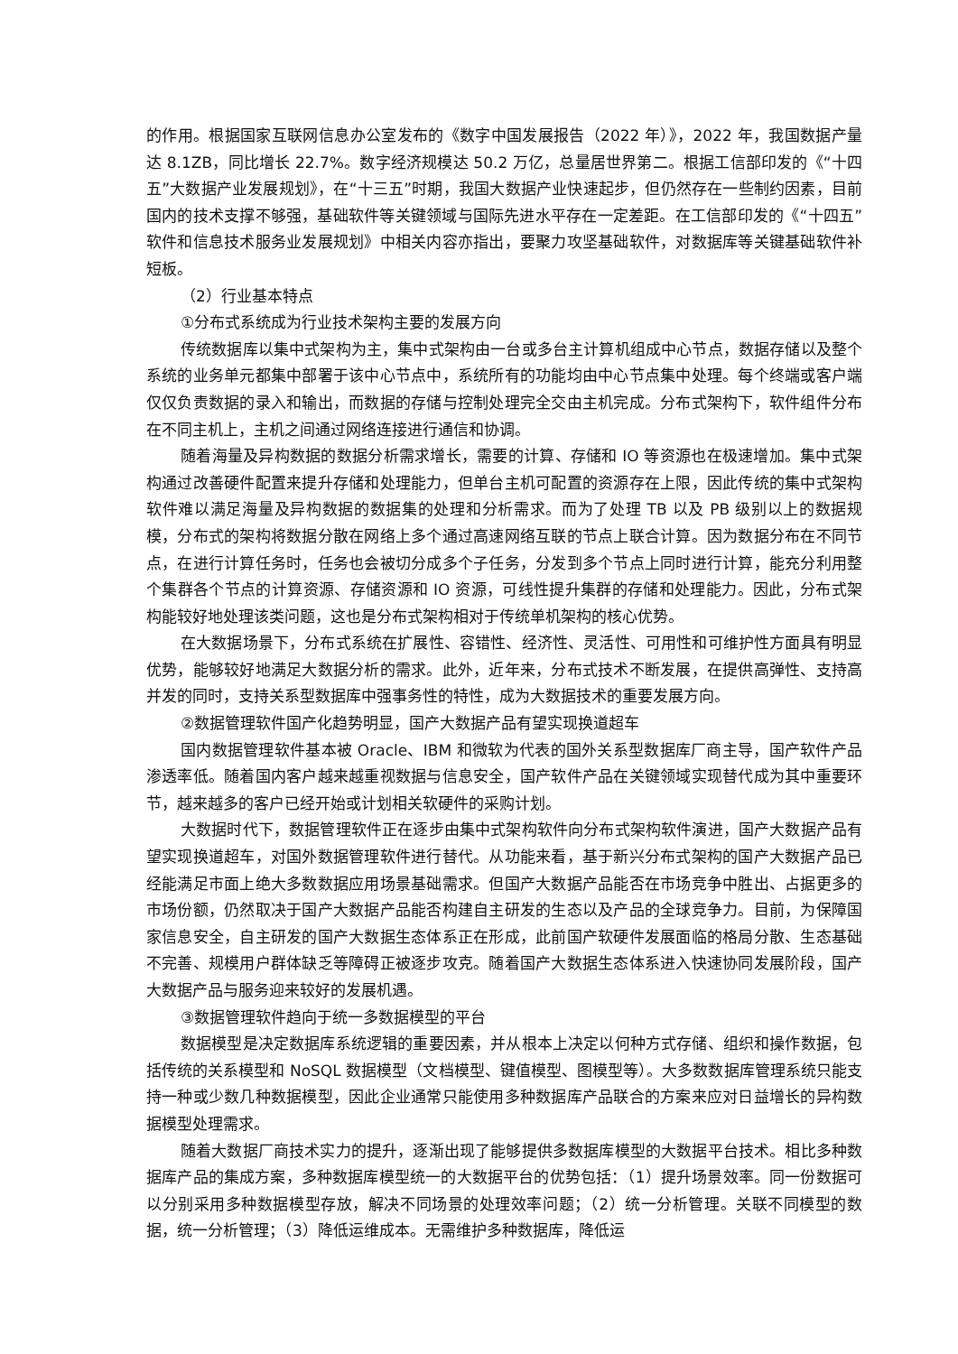的作用。根据国家互联网信息办公室发布的《数字中国发展报告（2022 年）》，2022 年，我国数据产量达 8.1ZB，同比增长 22.7%。数字经济规模达 50.2 万亿，总量居世界第二。根据工信部印发的《“十四五”大数据产业发展规划》，在“十三五”时期，我国大数据产业快速起步，但仍然存在一些制约因素，目前国内的技术支撑不够强，基础软件等关键领域与国际先进水平存在一定差距。在工信部印发的《“十四五”软件和信息技术服务业发展规划》中相关内容亦指出，要聚力攻坚基础软件，对数据库等关键基础软件补短板。
（2）行业基本特点
①分布式系统成为行业技术架构主要的发展方向
传统数据库以集中式架构为主，集中式架构由一台或多台主计算机组成中心节点，数据存储以及整个系统的业务单元都集中部署于该中心节点中，系统所有的功能均由中心节点集中处理。每个终端或客户端仅仅负责数据的录入和输出，而数据的存储与控制处理完全交由主机完成。分布式架构下，软件组件分布在不同主机上，主机之间通过网络连接进行通信和协调。
随着海量及异构数据的数据分析需求增长，需要的计算、存储和 IO 等资源也在极速增加。集中式架构通过改善硬件配置来提升存储和处理能力，但单台主机可配置的资源存在上限，因此传统的集中式架构软件难以满足海量及异构数据的数据集的处理和分析需求。而为了处理 TB 以及 PB 级别以上的数据规模，分布式的架构将数据分散在网络上多个通过高速网络互联的节点上联合计算。因为数据分布在不同节点，在进行计算任务时，任务也会被切分成多个子任务，分发到多个节点上同时进行计算，能充分利用整个集群各个节点的计算资源、存储资源和 IO 资源，可线性提升集群的存储和处理能力。因此，分布式架构能较好地处理该类问题，这也是分布式架构相对于传统单机架构的核心优势。
在大数据场景下，分布式系统在扩展性、容错性、经济性、灵活性、可用性和可维护性方面具有明显优势，能够较好地满足大数据分析的需求。此外，近年来，分布式技术不断发展，在提供高弹性、支持高并发的同时，支持关系型数据库中强事务性的特性，成为大数据技术的重要发展方向。
②数据管理软件国产化趋势明显，国产大数据产品有望实现换道超车
国内数据管理软件基本被 Oracle、IBM 和微软为代表的国外关系型数据库厂商主导，国产软件产品渗透率低。随着国内客户越来越重视数据与信息安全，国产软件产品在关键领域实现替代成为其中重要环节，越来越多的客户已经开始或计划相关软硬件的采购计划。
大数据时代下，数据管理软件正在逐步由集中式架构软件向分布式架构软件演进，国产大数据产品有望实现换道超车，对国外数据管理软件进行替代。从功能来看，基于新兴分布式架构的国产大数据产品已经能满足市面上绝大多数数据应用场景基础需求。但国产大数据产品能否在市场竞争中胜出、占据更多的市场份额，仍然取决于国产大数据产品能否构建自主研发的生态以及产品的全球竞争力。目前，为保障国家信息安全，自主研发的国产大数据生态体系正在形成，此前国产软硬件发展面临的格局分散、生态基础不完善、规模用户群体缺乏等障碍正被逐步攻克。随着国产大数据生态体系进入快速协同发展阶段，国产大数据产品与服务迎来较好的发展机遇。
③数据管理软件趋向于统一多数据模型的平台
数据模型是决定数据库系统逻辑的重要因素，并从根本上决定以何种方式存储、组织和操作数据，包括传统的关系模型和 NoSQL 数据模型（文档模型、键值模型、图模型等）。大多数数据库管理系统只能支持一种或少数几种数据模型，因此企业通常只能使用多种数据库产品联合的方案来应对日益增长的异构数据模型处理需求。
随着大数据厂商技术实力的提升，逐渐出现了能够提供多数据库模型的大数据平台技术。相比多种数据库产品的集成方案，多种数据库模型统一的大数据平台的优势包括：（1）提升场景效率。同一份数据可以分别采用多种数据模型存放，解决不同场景的处理效率问题；（2）统一分析管理。关联不同模型的数据，统一分析管理；（3）降低运维成本。无需维护多种数据库，降低运